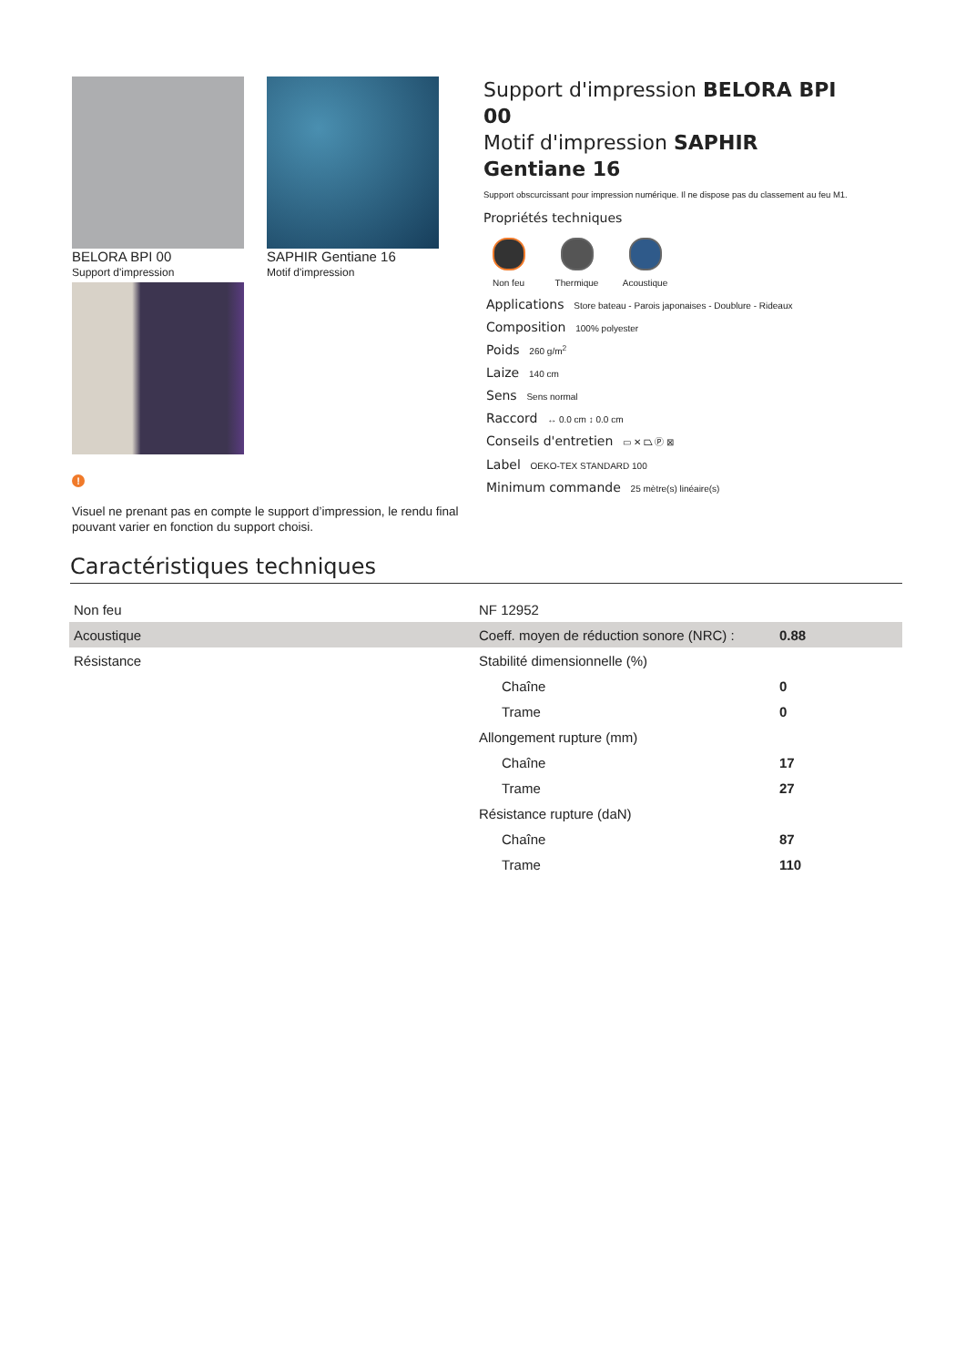BELORA BPI 00
Support d'impression
SAPHIR Gentiane 16
Motif d'impression
!
Visuel ne prenant pas en compte le support d’impression, le rendu final pouvant varier en fonction du support choisi.
Support d'impression BELORA BPI 00
Motif d'impression SAPHIR Gentiane 16
Support obscurcissant pour impression numérique. Il ne dispose pas du classement au feu M1.
Propriétés techniques
Non feu Thermique Acoustique
Applications Store bateau - Parois japonaises - Doublure - Rideaux
Composition 100% polyester
Poids 260 g/m<sup>2</sup>
Laize 140 cm
Sens Sens normal
Raccord ↔ 0.0 cm ↕ 0.0 cm
Conseils d'entretien ▭ ✕ ⏢ Ⓟ ⊠
Label OEKO-TEX STANDARD 100
Minimum commande 25 mètre(s) linéaire(s)
Caractéristiques techniques
| Non feu | NF 12952 | |
| Acoustique | Coeff. moyen de réduction sonore (NRC) : | 0.88 |
| Résistance | Stabilité dimensionnelle (%) | |
| | Chaîne | 0 |
| | Trame | 0 |
| | Allongement rupture (mm) | |
| | Chaîne | 17 |
| | Trame | 27 |
| | Résistance rupture (daN) | |
| | Chaîne | 87 |
| | Trame | 110 |